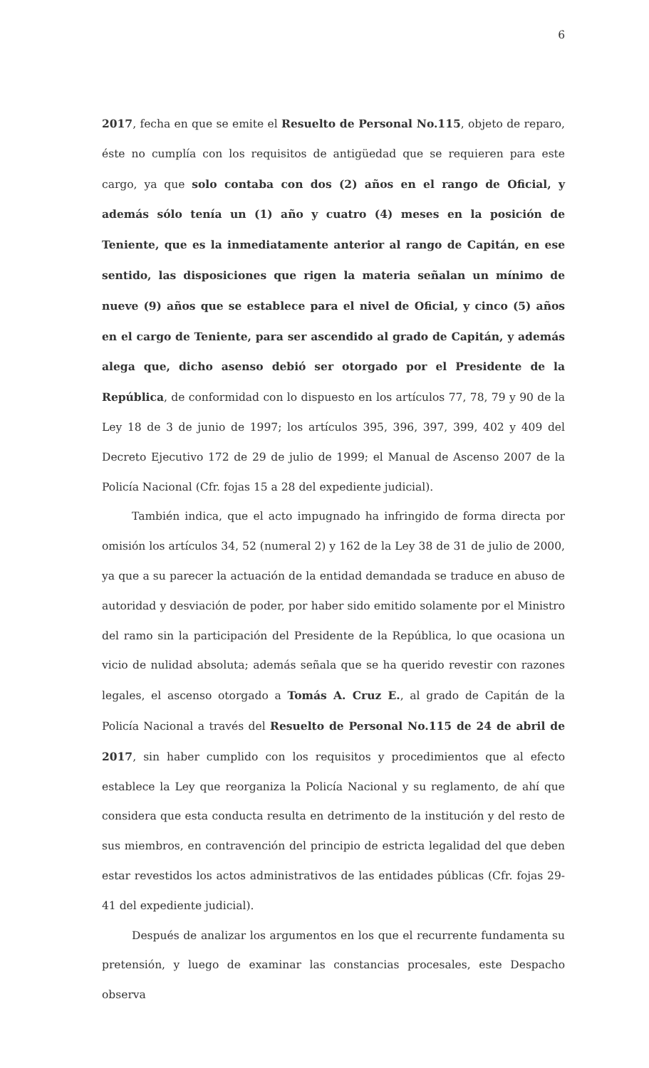6
2017, fecha en que se emite el Resuelto de Personal No.115, objeto de reparo, éste no cumplía con los requisitos de antigüedad que se requieren para este cargo, ya que solo contaba con dos (2) años en el rango de Oficial, y además sólo tenía un (1) año y cuatro (4) meses en la posición de Teniente, que es la inmediatamente anterior al rango de Capitán, en ese sentido, las disposiciones que rigen la materia señalan un mínimo de nueve (9) años que se establece para el nivel de Oficial, y cinco (5) años en el cargo de Teniente, para ser ascendido al grado de Capitán, y además alega que, dicho asenso debió ser otorgado por el Presidente de la República, de conformidad con lo dispuesto en los artículos 77, 78, 79 y 90 de la Ley 18 de 3 de junio de 1997; los artículos 395, 396, 397, 399, 402 y 409 del Decreto Ejecutivo 172 de 29 de julio de 1999; el Manual de Ascenso 2007 de la Policía Nacional (Cfr. fojas 15 a 28 del expediente judicial).
También indica, que el acto impugnado ha infringido de forma directa por omisión los artículos 34, 52 (numeral 2) y 162 de la Ley 38 de 31 de julio de 2000, ya que a su parecer la actuación de la entidad demandada se traduce en abuso de autoridad y desviación de poder, por haber sido emitido solamente por el Ministro del ramo sin la participación del Presidente de la República, lo que ocasiona un vicio de nulidad absoluta; además señala que se ha querido revestir con razones legales, el ascenso otorgado a Tomás A. Cruz E., al grado de Capitán de la Policía Nacional a través del Resuelto de Personal No.115 de 24 de abril de 2017, sin haber cumplido con los requisitos y procedimientos que al efecto establece la Ley que reorganiza la Policía Nacional y su reglamento, de ahí que considera que esta conducta resulta en detrimento de la institución y del resto de sus miembros, en contravención del principio de estricta legalidad del que deben estar revestidos los actos administrativos de las entidades públicas (Cfr. fojas 29-41 del expediente judicial).
Después de analizar los argumentos en los que el recurrente fundamenta su pretensión, y luego de examinar las constancias procesales, este Despacho observa